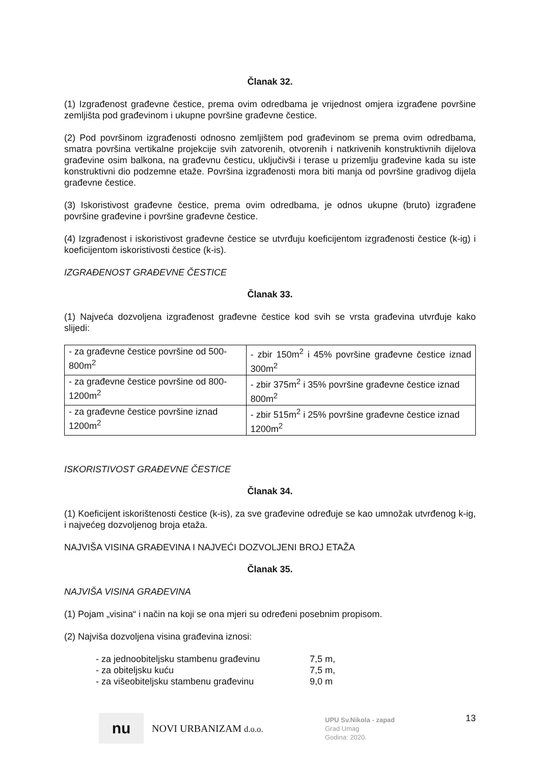Članak 32.
(1) Izgrađenost građevne čestice, prema ovim odredbama je vrijednost omjera izgrađene površine zemljišta pod građevinom i ukupne površine građevne čestice.
(2) Pod površinom izgrađenosti odnosno zemljištem pod građevinom se prema ovim odredbama, smatra površina vertikalne projekcije svih zatvorenih, otvorenih i natkrivenih konstruktivnih dijelova građevine osim balkona, na građevnu česticu, uključivši i terase u prizemlju građevine kada su iste konstruktivni dio podzemne etaže. Površina izgrađenosti mora biti manja od površine gradivog dijela građevne čestice.
(3) Iskoristivost građevne čestice, prema ovim odredbama, je odnos ukupne (bruto) izgrađene površine građevine i površine građevne čestice.
(4) Izgrađenost i iskoristivost građevne čestice se utvrđuju koeficijentom izgrađenosti čestice (k-ig) i koeficijentom iskoristivosti čestice (k-is).
IZGRAĐENOST GRAĐEVNE ČESTICE
Članak 33.
(1) Najveća dozvoljena izgrađenost građevne čestice kod svih se vrsta građevina utvrđuje kako slijedi:
| - za građevne čestice površine od 500-800m<sup>2</sup> | - zbir 150m<sup>2</sup> i 45% površine građevne čestice iznad 300m<sup>2</sup> |
| - za građevne čestice površine od 800-1200m<sup>2</sup> | - zbir 375m<sup>2</sup> i 35% površine građevne čestice iznad 800m<sup>2</sup> |
| - za građevne čestice površine iznad 1200m<sup>2</sup> | - zbir 515m<sup>2</sup> i 25% površine građevne čestice iznad 1200m<sup>2</sup> |
ISKORISTIVOST GRAĐEVNE ČESTICE
Članak 34.
(1) Koeficijent iskorištenosti čestice (k-is), za sve građevine određuje se kao umnožak utvrđenog k-ig, i najvećeg dozvoljenog broja etaža.
NAJVIŠA VISINA GRAĐEVINA I NAJVEĆI DOZVOLJENI BROJ ETAŽA
Članak 35.
NAJVIŠA VISINA GRAĐEVINA
(1) Pojam „visina“ i način na koji se ona mjeri su određeni posebnim propisom.
(2) Najviša dozvoljena visina građevina iznosi:
- za jednoobiteljsku stambenu građevinu 7,5 m,
- za obiteljsku kuću 7,5 m,
- za višeobiteljsku stambenu građevinu 9,0 m
nu
NOVI URBANIZAM d.o.o.
UPU Sv.Nikola - zapad
Grad Umag
Godina: 2020.
13